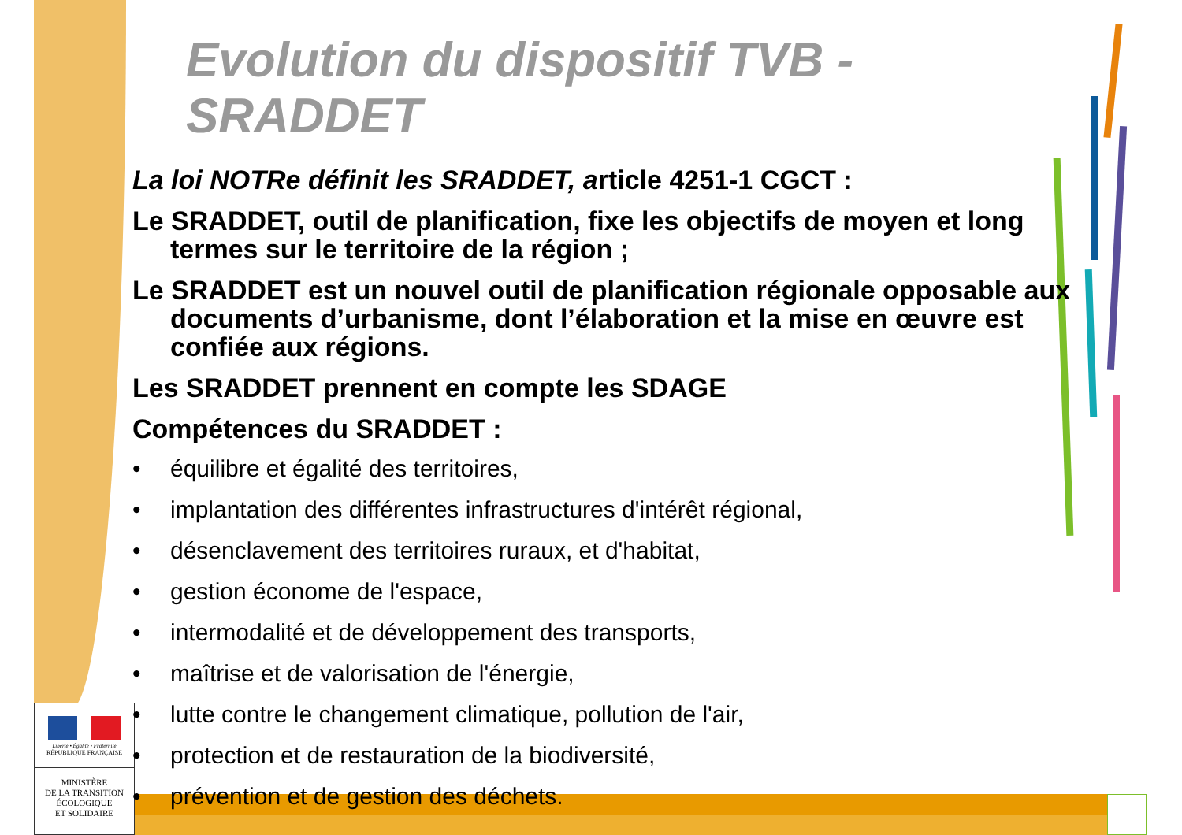Liberté • Égalité • Fraternité
RÉPUBLIQUE FRANÇAISE
MINISTÈRE
DE LA TRANSITION
ÉCOLOGIQUE
ET SOLIDAIRE
Evolution du dispositif TVB - SRADDET
La loi NOTRe définit les SRADDET, article 4251-1 CGCT :
Le SRADDET, outil de planification, fixe les objectifs de moyen et long termes sur le territoire de la région ;
Le SRADDET est un nouvel outil de planification régionale opposable aux documents d’urbanisme, dont l’élaboration et la mise en œuvre est confiée aux régions.
Les SRADDET prennent en compte les SDAGE
Compétences du SRADDET :
• équilibre et égalité des territoires,
• implantation des différentes infrastructures d'intérêt régional,
• désenclavement des territoires ruraux, et d'habitat,
• gestion économe de l'espace,
• intermodalité et de développement des transports,
• maîtrise et de valorisation de l'énergie,
• lutte contre le changement climatique, pollution de l'air,
• protection et de restauration de la biodiversité,
• prévention et de gestion des déchets.